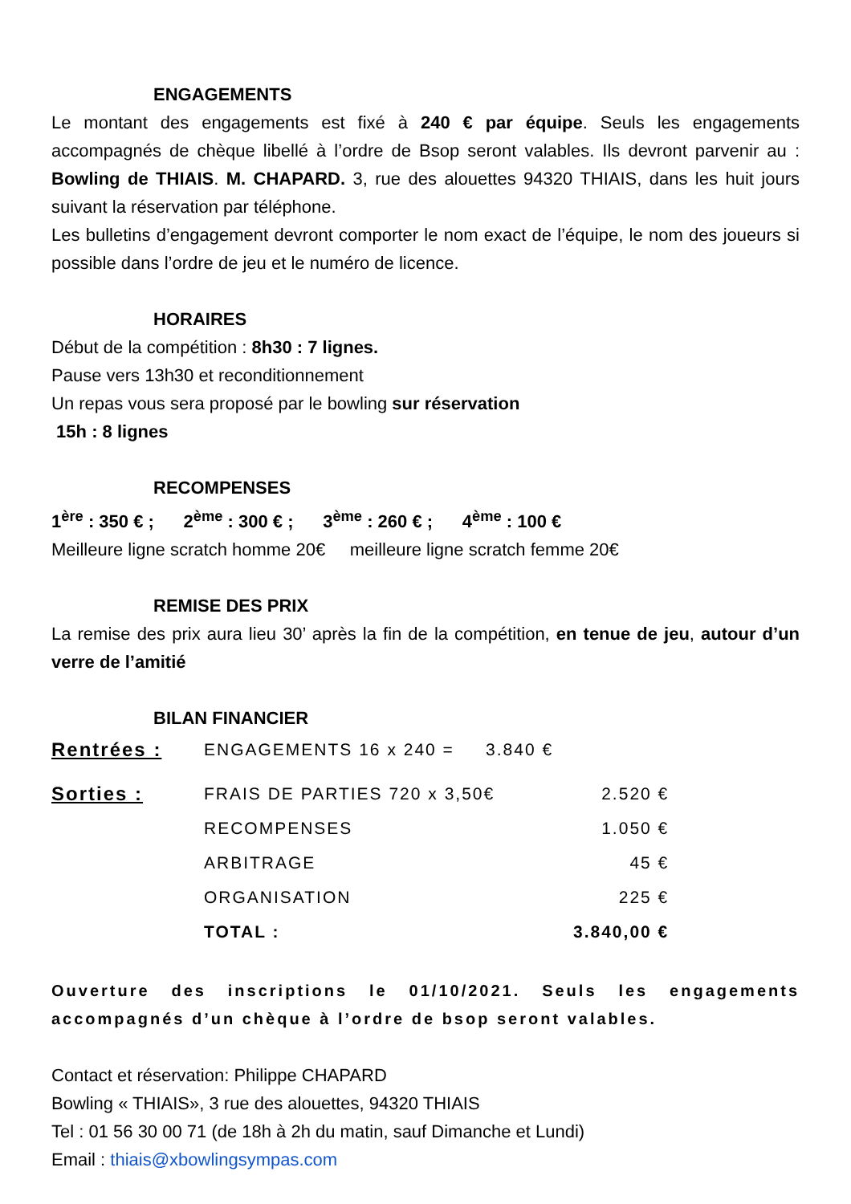ENGAGEMENTS
Le montant des engagements est fixé à 240 € par équipe. Seuls les engagements accompagnés de chèque libellé à l’ordre de Bsop seront valables. Ils devront parvenir au : Bowling de THIAIS. M. CHAPARD. 3, rue des alouettes 94320 THIAIS, dans les huit jours suivant la réservation par téléphone.
Les bulletins d’engagement devront comporter le nom exact de l’équipe, le nom des joueurs si possible dans l’ordre de jeu et le numéro de licence.
HORAIRES
Début de la compétition : 8h30 : 7 lignes.
Pause vers 13h30 et reconditionnement
Un repas vous sera proposé par le bowling sur réservation
15h : 8 lignes
RECOMPENSES
1<sup>ère</sup> : 350 € ; 2<sup>ème</sup> : 300 € ; 3<sup>ème</sup> : 260 € ; 4<sup>ème</sup> : 100 €
Meilleure ligne scratch homme 20€ meilleure ligne scratch femme 20€
REMISE DES PRIX
La remise des prix aura lieu 30’ après la fin de la compétition, en tenue de jeu, autour d’un verre de l’amitié
BILAN FINANCIER
| Rentrées : | ENGAGEMENTS 16 x 240 = 3.840 € | |
| Sorties : | FRAIS DE PARTIES 720 x 3,50€ | 2.520 € |
| | RECOMPENSES | 1.050 € |
| | ARBITRAGE | 45 € |
| | ORGANISATION | 225 € |
| | TOTAL : | 3.840,00 € |
Ouverture des inscriptions le 01/10/2021. Seuls les engagements accompagnés d’un chèque à l’ordre de bsop seront valables.
Contact et réservation: Philippe CHAPARD
Bowling « THIAIS», 3 rue des alouettes, 94320 THIAIS
Tel : 01 56 30 00 71 (de 18h à 2h du matin, sauf Dimanche et Lundi)
Email : thiais@xbowlingsympas.com